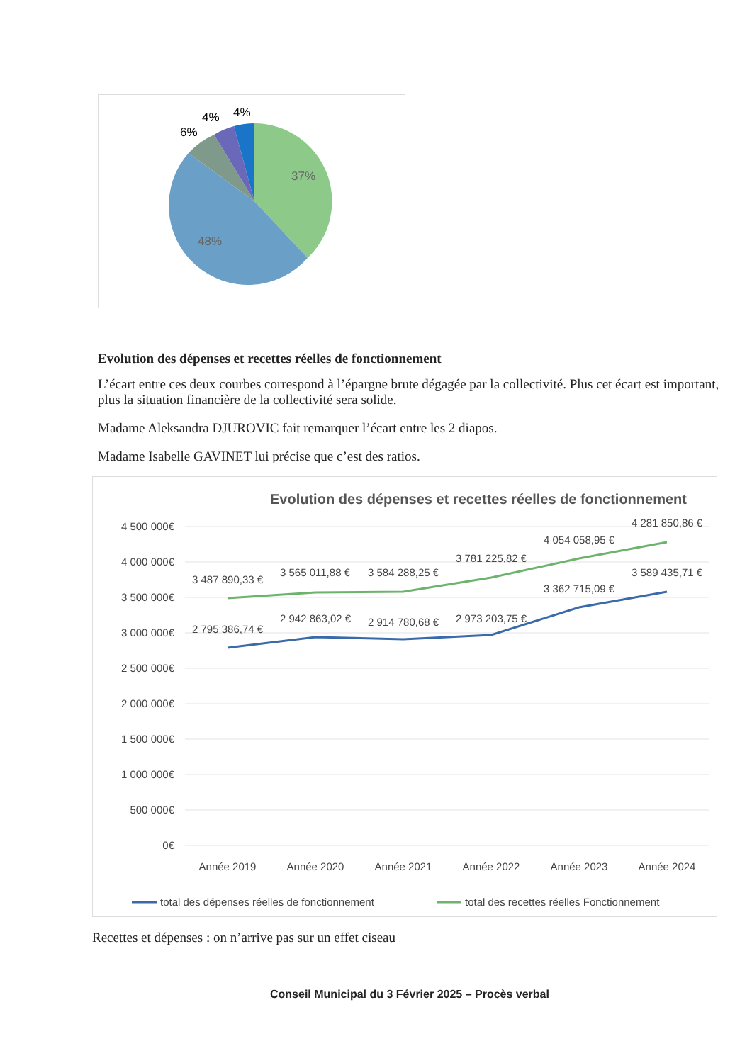37%
48%
6%
4%
4%
Evolution des dépenses et recettes réelles de fonctionnement
L’écart entre ces deux courbes correspond à l’épargne brute dégagée par la collectivité. Plus cet écart est important, plus la situation financière de la collectivité sera solide.
Madame Aleksandra DJUROVIC fait remarquer l’écart entre les 2 diapos.
Madame Isabelle GAVINET lui précise que c’est des ratios.
Evolution des dépenses et recettes réelles de fonctionnement
4 500 000€
4 000 000€
3 500 000€
3 000 000€
2 500 000€
2 000 000€
1 500 000€
1 000 000€
500 000€
0€
3 487 890,33 €
3 565 011,88 €
3 584 288,25 €
3 781 225,82 €
4 054 058,95 €
4 281 850,86 €
2 795 386,74 €
2 942 863,02 €
2 914 780,68 €
2 973 203,75 €
3 362 715,09 €
3 589 435,71 €
Année 2019
Année 2020
Année 2021
Année 2022
Année 2023
Année 2024
total des dépenses réelles de fonctionnement
total des recettes réelles Fonctionnement
Recettes et dépenses : on n’arrive pas sur un effet ciseau
Conseil Municipal du 3 Février 2025 – Procès verbal